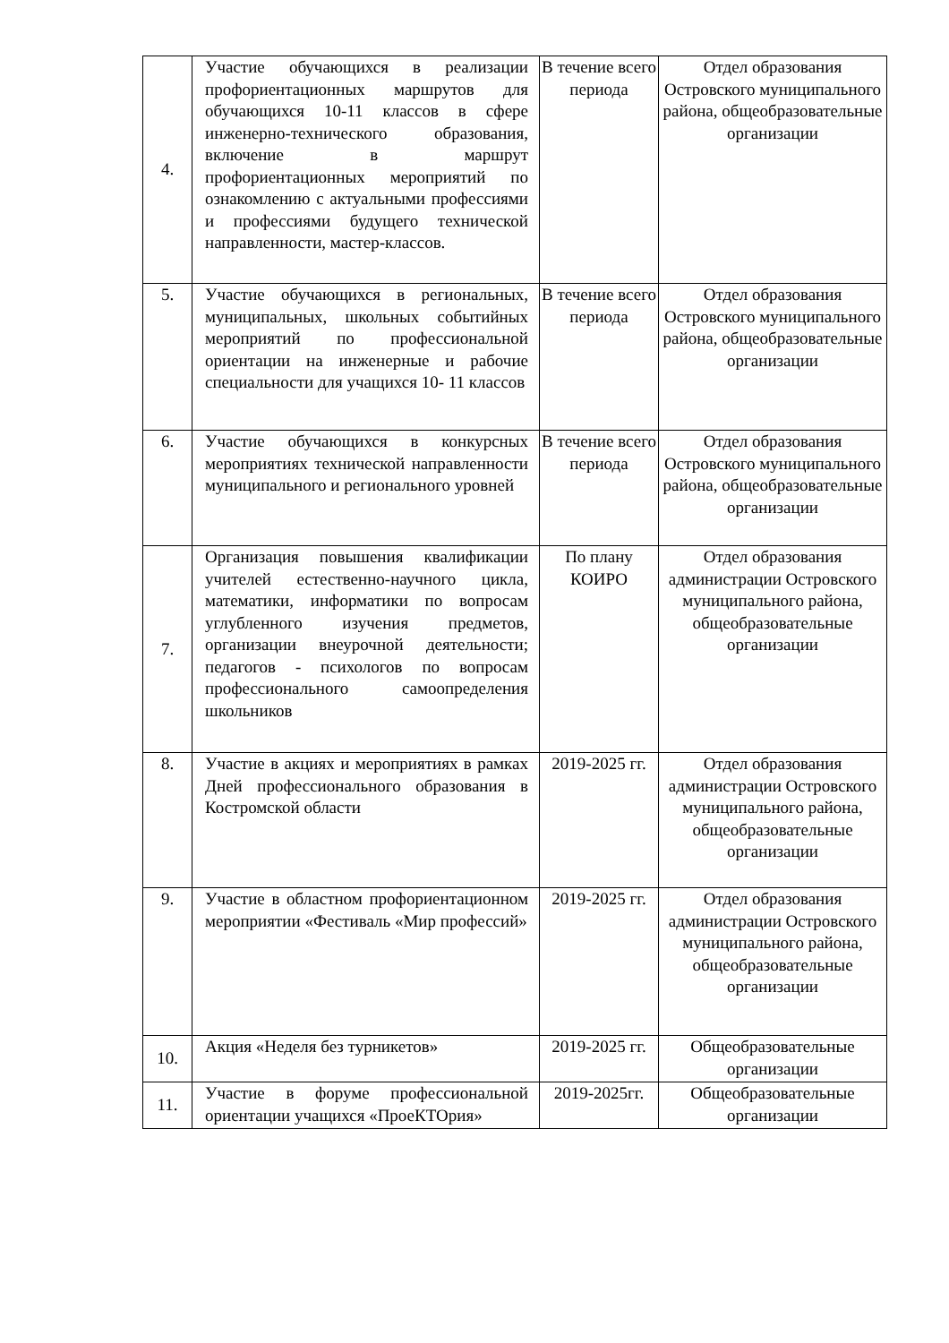| 4. | Участие обучающихся в реализации профориентационных маршрутов для обучающихся 10-11 классов в сфере инженерно-технического образования, включение в маршрут профориентационных мероприятий по ознакомлению с актуальными профессиями и профессиями будущего технической направленности, мастер-классов. | В течение всего периода | Отдел образования Островского муниципального района, общеобразовательные организации |
| 5. | Участие обучающихся в региональных, муниципальных, школьных событийных мероприятий по профессиональной ориентации на инженерные и рабочие специальности для учащихся 10- 11 классов | В течение всего периода | Отдел образования Островского муниципального района, общеобразовательные организации |
| 6. | Участие обучающихся в конкурсных мероприятиях технической направленности муниципального и регионального уровней | В течение всего периода | Отдел образования Островского муниципального района, общеобразовательные организации |
| 7. | Организация повышения квалификации учителей естественно-научного цикла, математики, информатики по вопросам углубленного изучения предметов, организации внеурочной деятельности; педагогов - психологов по вопросам профессионального самоопределения школьников | По плану КОИРО | Отдел образования администрации Островского муниципального района, общеобразовательные организации |
| 8. | Участие в акциях и мероприятиях в рамках Дней профессионального образования в Костромской области | 2019-2025 гг. | Отдел образования администрации Островского муниципального района, общеобразовательные организации |
| 9. | Участие в областном профориентационном мероприятии «Фестиваль «Мир профессий» | 2019-2025 гг. | Отдел образования администрации Островского муниципального района, общеобразовательные организации |
| 10. | Акция «Неделя без турникетов» | 2019-2025 гг. | Общеобразовательные организации |
| 11. | Участие в форуме профессиональной ориентации учащихся «ПроеКТОрия» | 2019-2025гг. | Общеобразовательные организации |